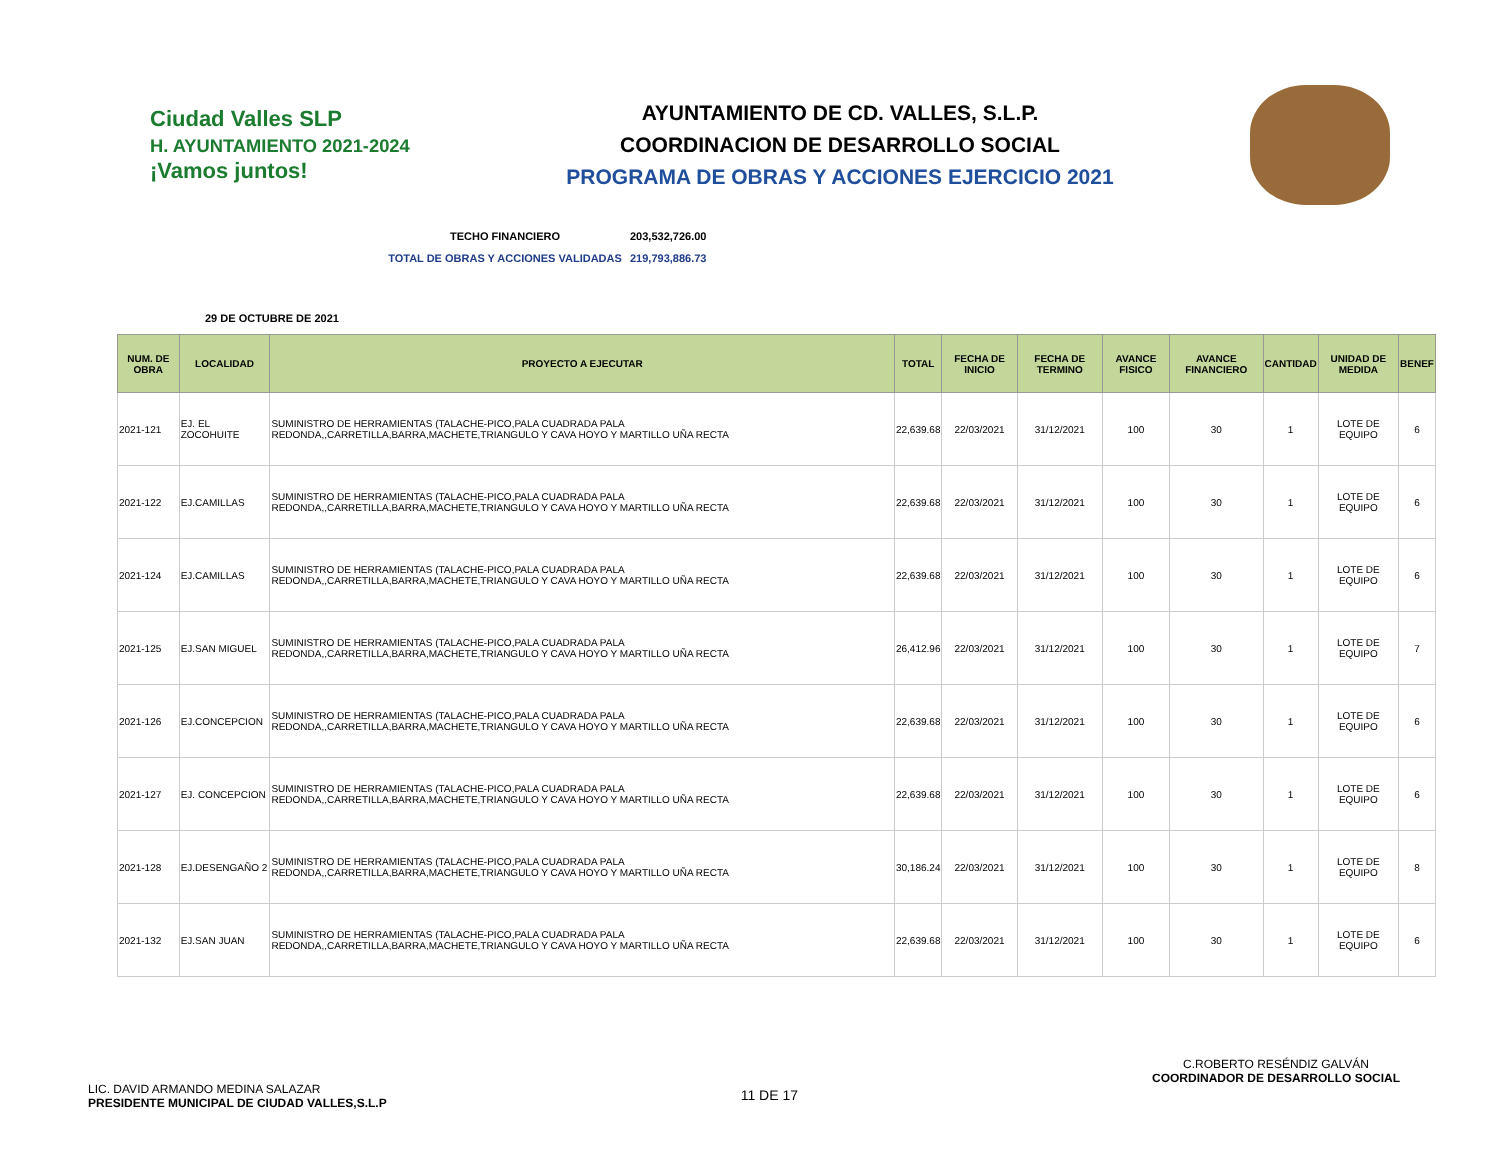Ciudad Valles SLP
H. AYUNTAMIENTO 2021-2024
¡Vamos juntos!
AYUNTAMIENTO DE CD. VALLES, S.L.P.
COORDINACION DE DESARROLLO SOCIAL
PROGRAMA DE OBRAS Y ACCIONES EJERCICIO 2021
TECHO FINANCIERO 203,532,726.00
TOTAL DE OBRAS Y ACCIONES VALIDADAS 219,793,886.73
29 DE OCTUBRE DE 2021
| NUM. DE OBRA | LOCALIDAD | PROYECTO A EJECUTAR | TOTAL | FECHA DE INICIO | FECHA DE TERMINO | AVANCE FISICO | AVANCE FINANCIERO | CANTIDAD | UNIDAD DE MEDIDA | BENEF |
| --- | --- | --- | --- | --- | --- | --- | --- | --- | --- | --- |
| 2021-121 | EJ. EL ZOCOHUITE | SUMINISTRO DE HERRAMIENTAS (TALACHE-PICO,PALA CUADRADA PALA REDONDA,,CARRETILLA,BARRA,MACHETE,TRIANGULO Y CAVA HOYO Y MARTILLO UÑA RECTA | 22,639.68 | 22/03/2021 | 31/12/2021 | 100 | 30 | 1 | LOTE DE EQUIPO | 6 |
| 2021-122 | EJ.CAMILLAS | SUMINISTRO DE HERRAMIENTAS (TALACHE-PICO,PALA CUADRADA PALA REDONDA,,CARRETILLA,BARRA,MACHETE,TRIANGULO Y CAVA HOYO Y MARTILLO UÑA RECTA | 22,639.68 | 22/03/2021 | 31/12/2021 | 100 | 30 | 1 | LOTE DE EQUIPO | 6 |
| 2021-124 | EJ.CAMILLAS | SUMINISTRO DE HERRAMIENTAS (TALACHE-PICO,PALA CUADRADA PALA REDONDA,,CARRETILLA,BARRA,MACHETE,TRIANGULO Y CAVA HOYO Y MARTILLO UÑA RECTA | 22,639.68 | 22/03/2021 | 31/12/2021 | 100 | 30 | 1 | LOTE DE EQUIPO | 6 |
| 2021-125 | EJ.SAN MIGUEL | SUMINISTRO DE HERRAMIENTAS (TALACHE-PICO,PALA CUADRADA PALA REDONDA,,CARRETILLA,BARRA,MACHETE,TRIANGULO Y CAVA HOYO Y MARTILLO UÑA RECTA | 26,412.96 | 22/03/2021 | 31/12/2021 | 100 | 30 | 1 | LOTE DE EQUIPO | 7 |
| 2021-126 | EJ.CONCEPCION | SUMINISTRO DE HERRAMIENTAS (TALACHE-PICO,PALA CUADRADA PALA REDONDA,,CARRETILLA,BARRA,MACHETE,TRIANGULO Y CAVA HOYO Y MARTILLO UÑA RECTA | 22,639.68 | 22/03/2021 | 31/12/2021 | 100 | 30 | 1 | LOTE DE EQUIPO | 6 |
| 2021-127 | EJ. CONCEPCION | SUMINISTRO DE HERRAMIENTAS (TALACHE-PICO,PALA CUADRADA PALA REDONDA,,CARRETILLA,BARRA,MACHETE,TRIANGULO Y CAVA HOYO Y MARTILLO UÑA RECTA | 22,639.68 | 22/03/2021 | 31/12/2021 | 100 | 30 | 1 | LOTE DE EQUIPO | 6 |
| 2021-128 | EJ.DESENGAÑO 2 | SUMINISTRO DE HERRAMIENTAS (TALACHE-PICO,PALA CUADRADA PALA REDONDA,,CARRETILLA,BARRA,MACHETE,TRIANGULO Y CAVA HOYO Y MARTILLO UÑA RECTA | 30,186.24 | 22/03/2021 | 31/12/2021 | 100 | 30 | 1 | LOTE DE EQUIPO | 8 |
| 2021-132 | EJ.SAN JUAN | SUMINISTRO DE HERRAMIENTAS (TALACHE-PICO,PALA CUADRADA PALA REDONDA,,CARRETILLA,BARRA,MACHETE,TRIANGULO Y CAVA HOYO Y MARTILLO UÑA RECTA | 22,639.68 | 22/03/2021 | 31/12/2021 | 100 | 30 | 1 | LOTE DE EQUIPO | 6 |
LIC. DAVID ARMANDO MEDINA SALAZAR
PRESIDENTE MUNICIPAL DE CIUDAD VALLES,S.L.P
11 DE 17
C.ROBERTO RESÉNDIZ GALVÁN
COORDINADOR DE DESARROLLO SOCIAL